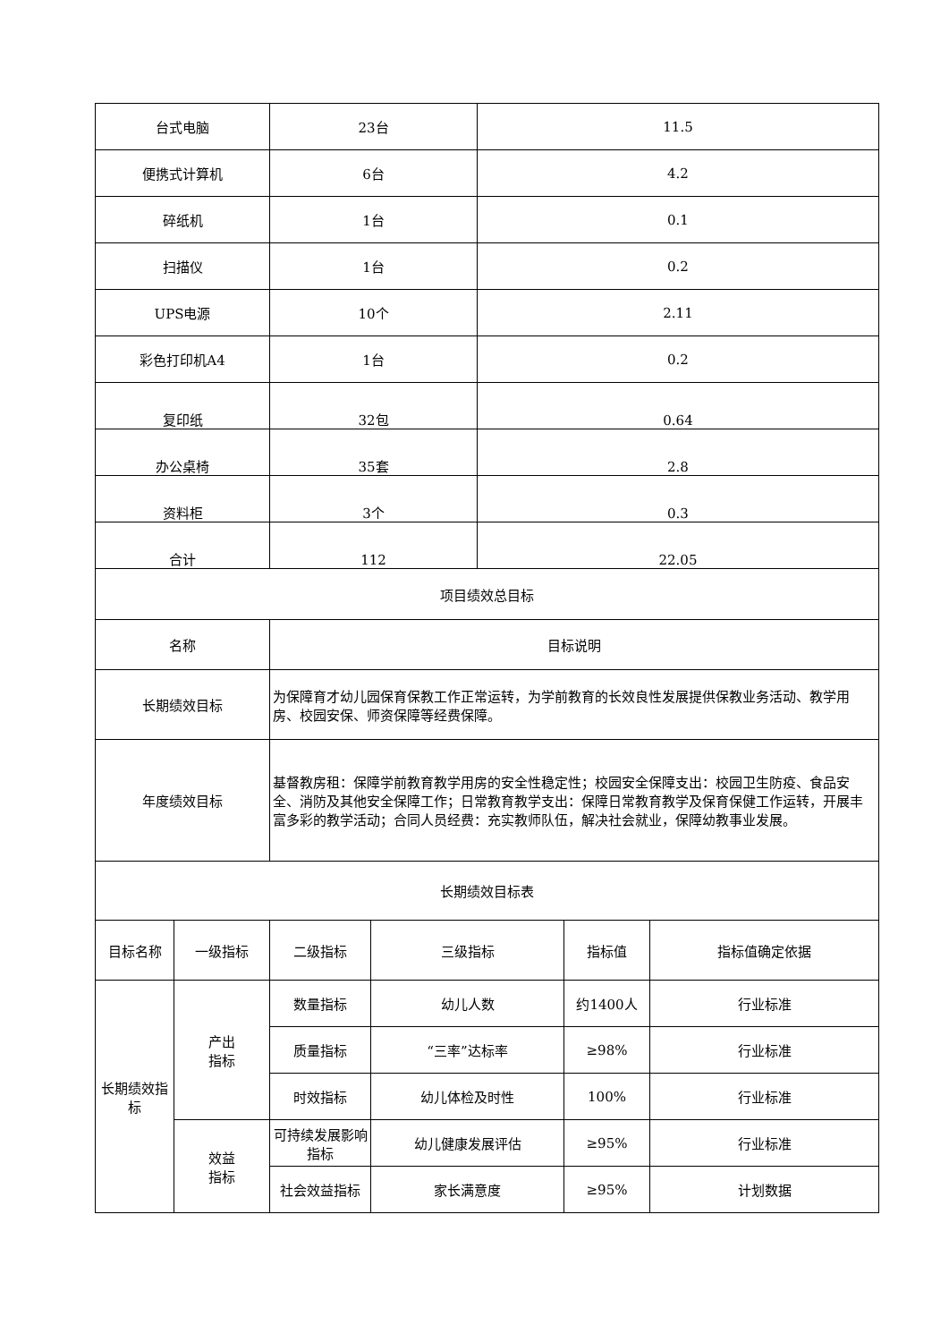| 台式电脑 | | 23台 | | 11.5 | | |
| 便携式计算机 | | 6台 | | 4.2 | | |
| 碎纸机 | | 1台 | | 0.1 | | |
| 扫描仪 | | 1台 | | 0.2 | | |
| UPS电源 | | 10个 | | 2.11 | | |
| 彩色打印机A4 | | 1台 | | 0.2 | | |
| 复印纸 | | 32包 | | 0.64 | | |
| 办公桌椅 | | 35套 | | 2.8 | | |
| 资料柜 | | 3个 | | 0.3 | | |
| 合计 | | 112 | | 22.05 | | |
| 项目绩效总目标 | | | | | | |
| 名称 | | 目标说明 | | | | |
| 长期绩效目标 | | 为保障育才幼儿园保育保教工作正常运转，为学前教育的长效良性发展提供保教业务活动、教学用房、校园安保、师资保障等经费保障。 | | | | |
| 年度绩效目标 | | 基督教房租：保障学前教育教学用房的安全性稳定性；校园安全保障支出：校园卫生防疫、食品安全、消防及其他安全保障工作；日常教育教学支出：保障日常教育教学及保育保健工作运转，开展丰富多彩的教学活动；合同人员经费：充实教师队伍，解决社会就业，保障幼教事业发展。 | | | | |
| 长期绩效目标表 | | | | | | |
| 目标名称 | 一级指标 | 二级指标 | 三级指标 | | 指标值 | 指标值确定依据 |
| 长期绩效指标 | 产出 指标 | 数量指标 | 幼儿人数 | | 约1400人 | 行业标准 |
| | | 质量指标 | “三率”达标率 | | ≥98% | 行业标准 |
| | | 时效指标 | 幼儿体检及时性 | | 100% | 行业标准 |
| | 效益 指标 | 可持续发展影响指标 | 幼儿健康发展评估 | | ≥95% | 行业标准 |
| | | 社会效益指标 | 家长满意度 | | ≥95% | 计划数据 |